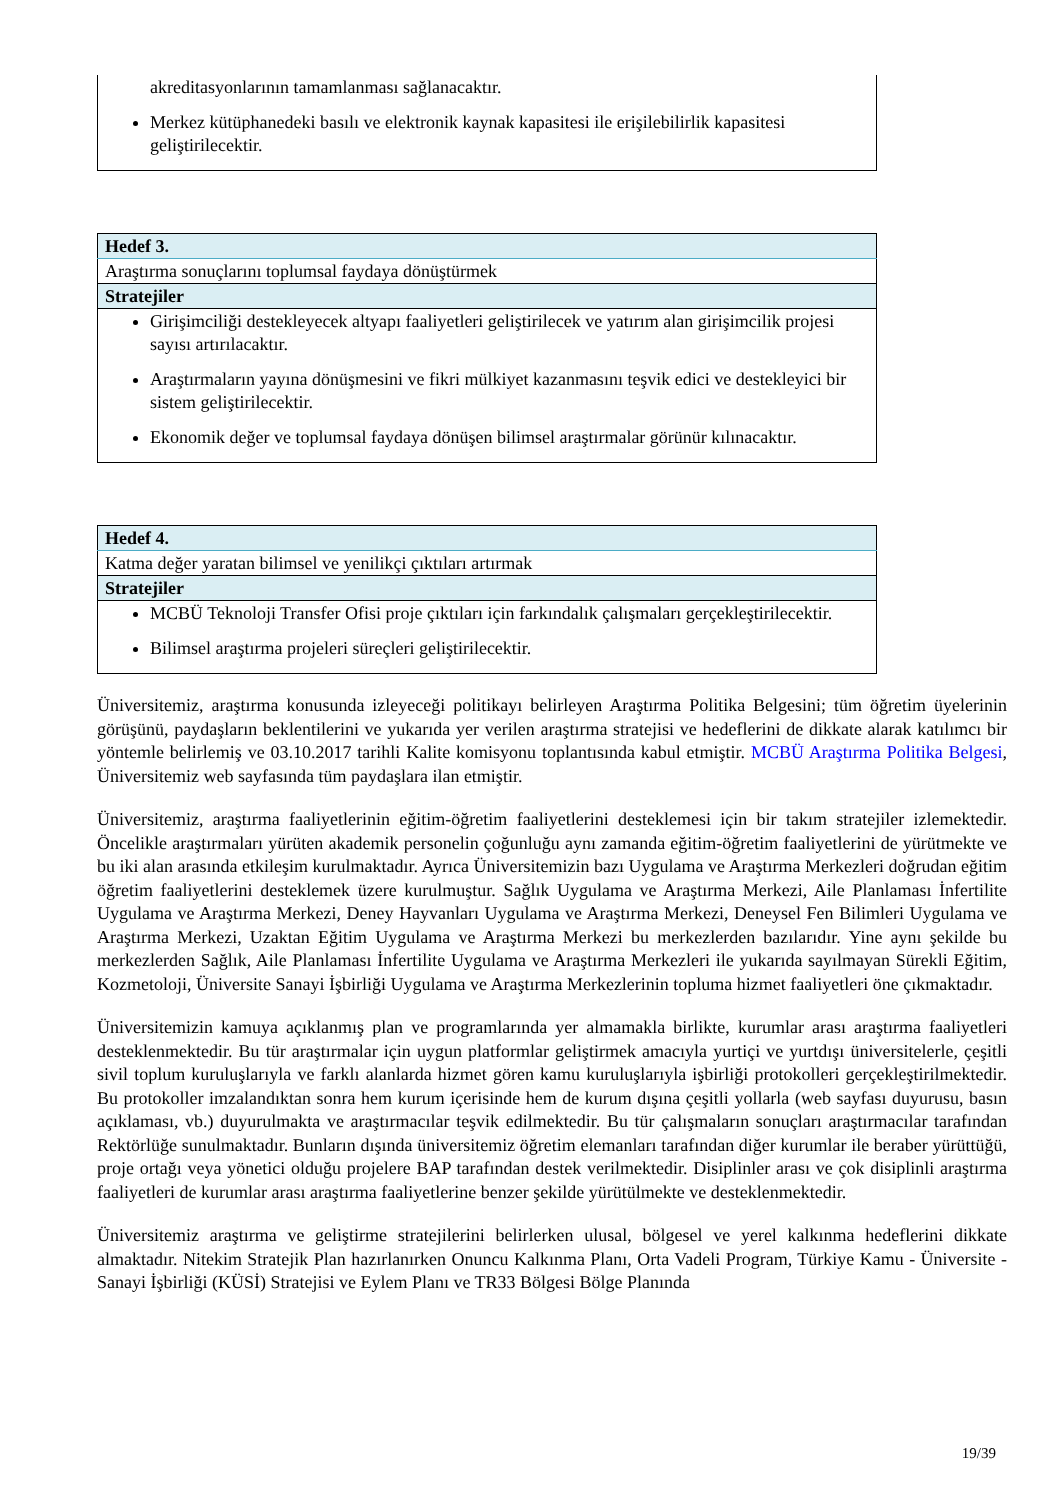| akreditasyonlarının tamamlanması sağlanacaktır. Merkez kütüphanedeki basılı ve elektronik kaynak kapasitesi ile erişilebilirlik kapasitesi geliştirilecektir. |
| Hedef 3. |
| Araştırma sonuçlarını toplumsal faydaya dönüştürmek |
| Stratejiler |
| Girişimciliği destekleyecek altyapı faaliyetleri geliştirilecek ve yatırım alan girişimcilik projesi sayısı artırılacaktır. Araştırmaların yayına dönüşmesini ve fikri mülkiyet kazanmasını teşvik edici ve destekleyici bir sistem geliştirilecektir. Ekonomik değer ve toplumsal faydaya dönüşen bilimsel araştırmalar görünür kılınacaktır. |
| Hedef 4. |
| Katma değer yaratan bilimsel ve yenilikçi çıktıları artırmak |
| Stratejiler |
| MCBÜ Teknoloji Transfer Ofisi proje çıktıları için farkındalık çalışmaları gerçekleştirilecektir. Bilimsel araştırma projeleri süreçleri geliştirilecektir. |
Üniversitemiz, araştırma konusunda izleyeceği politikayı belirleyen Araştırma Politika Belgesini; tüm öğretim üyelerinin görüşünü, paydaşların beklentilerini ve yukarıda yer verilen araştırma stratejisi ve hedeflerini de dikkate alarak katılımcı bir yöntemle belirlemiş ve 03.10.2017 tarihli Kalite komisyonu toplantısında kabul etmiştir. MCBÜ Araştırma Politika Belgesi, Üniversitemiz web sayfasında tüm paydaşlara ilan etmiştir.
Üniversitemiz, araştırma faaliyetlerinin eğitim-öğretim faaliyetlerini desteklemesi için bir takım stratejiler izlemektedir. Öncelikle araştırmaları yürüten akademik personelin çoğunluğu aynı zamanda eğitim-öğretim faaliyetlerini de yürütmekte ve bu iki alan arasında etkileşim kurulmaktadır. Ayrıca Üniversitemizin bazı Uygulama ve Araştırma Merkezleri doğrudan eğitim öğretim faaliyetlerini desteklemek üzere kurulmuştur. Sağlık Uygulama ve Araştırma Merkezi, Aile Planlaması İnfertilite Uygulama ve Araştırma Merkezi, Deney Hayvanları Uygulama ve Araştırma Merkezi, Deneysel Fen Bilimleri Uygulama ve Araştırma Merkezi, Uzaktan Eğitim Uygulama ve Araştırma Merkezi bu merkezlerden bazılarıdır. Yine aynı şekilde bu merkezlerden Sağlık, Aile Planlaması İnfertilite Uygulama ve Araştırma Merkezleri ile yukarıda sayılmayan Sürekli Eğitim, Kozmetoloji, Üniversite Sanayi İşbirliği Uygulama ve Araştırma Merkezlerinin topluma hizmet faaliyetleri öne çıkmaktadır.
Üniversitemizin kamuya açıklanmış plan ve programlarında yer almamakla birlikte, kurumlar arası araştırma faaliyetleri desteklenmektedir. Bu tür araştırmalar için uygun platformlar geliştirmek amacıyla yurtiçi ve yurtdışı üniversitelerle, çeşitli sivil toplum kuruluşlarıyla ve farklı alanlarda hizmet gören kamu kuruluşlarıyla işbirliği protokolleri gerçekleştirilmektedir. Bu protokoller imzalandıktan sonra hem kurum içerisinde hem de kurum dışına çeşitli yollarla (web sayfası duyurusu, basın açıklaması, vb.) duyurulmakta ve araştırmacılar teşvik edilmektedir. Bu tür çalışmaların sonuçları araştırmacılar tarafından Rektörlüğe sunulmaktadır. Bunların dışında üniversitemiz öğretim elemanları tarafından diğer kurumlar ile beraber yürüttüğü, proje ortağı veya yönetici olduğu projelere BAP tarafından destek verilmektedir. Disiplinler arası ve çok disiplinli araştırma faaliyetleri de kurumlar arası araştırma faaliyetlerine benzer şekilde yürütülmekte ve desteklenmektedir.
Üniversitemiz araştırma ve geliştirme stratejilerini belirlerken ulusal, bölgesel ve yerel kalkınma hedeflerini dikkate almaktadır. Nitekim Stratejik Plan hazırlanırken Onuncu Kalkınma Planı, Orta Vadeli Program, Türkiye Kamu - Üniversite - Sanayi İşbirliği (KÜSİ) Stratejisi ve Eylem Planı ve TR33 Bölgesi Bölge Planında
19/39